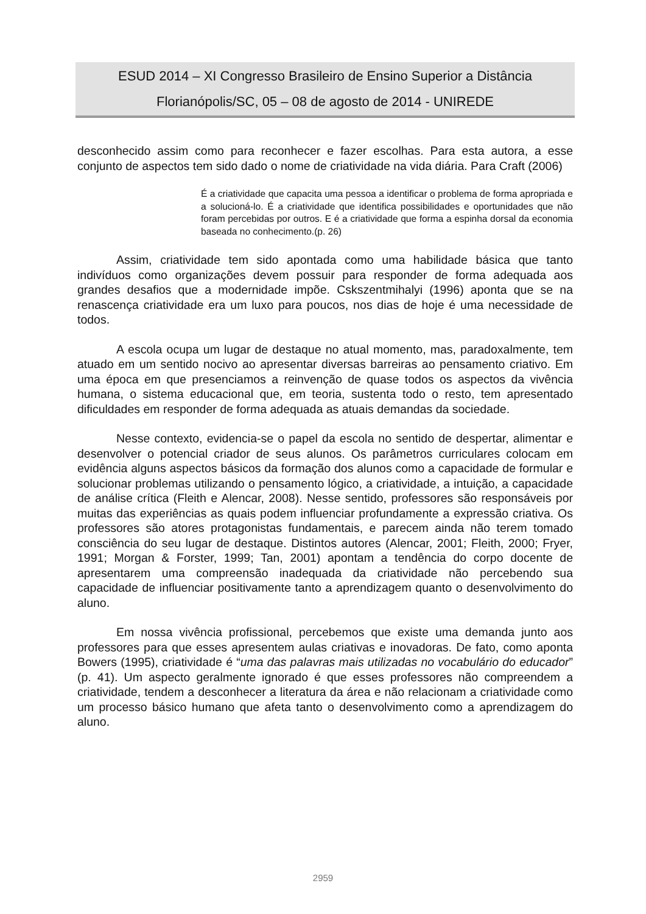ESUD 2014 – XI Congresso Brasileiro de Ensino Superior a Distância
Florianópolis/SC, 05 – 08 de agosto de 2014 - UNIREDE
desconhecido assim como para reconhecer e fazer escolhas. Para esta autora, a esse conjunto de aspectos tem sido dado o nome de criatividade na vida diária. Para Craft (2006)
É a criatividade que capacita uma pessoa a identificar o problema de forma apropriada e a solucioná-lo. É a criatividade que identifica possibilidades e oportunidades que não foram percebidas por outros. E é a criatividade que forma a espinha dorsal da economia baseada no conhecimento.(p. 26)
Assim, criatividade tem sido apontada como uma habilidade básica que tanto indivíduos como organizações devem possuir para responder de forma adequada aos grandes desafios que a modernidade impõe. Cskszentmihalyi (1996) aponta que se na renascença criatividade era um luxo para poucos, nos dias de hoje é uma necessidade de todos.
A escola ocupa um lugar de destaque no atual momento, mas, paradoxalmente, tem atuado em um sentido nocivo ao apresentar diversas barreiras ao pensamento criativo. Em uma época em que presenciamos a reinvenção de quase todos os aspectos da vivência humana, o sistema educacional que, em teoria, sustenta todo o resto, tem apresentado dificuldades em responder de forma adequada as atuais demandas da sociedade.
Nesse contexto, evidencia-se o papel da escola no sentido de despertar, alimentar e desenvolver o potencial criador de seus alunos. Os parâmetros curriculares colocam em evidência alguns aspectos básicos da formação dos alunos como a capacidade de formular e solucionar problemas utilizando o pensamento lógico, a criatividade, a intuição, a capacidade de análise crítica (Fleith e Alencar, 2008). Nesse sentido, professores são responsáveis por muitas das experiências as quais podem influenciar profundamente a expressão criativa. Os professores são atores protagonistas fundamentais, e parecem ainda não terem tomado consciência do seu lugar de destaque. Distintos autores (Alencar, 2001; Fleith, 2000; Fryer, 1991; Morgan & Forster, 1999; Tan, 2001) apontam a tendência do corpo docente de apresentarem uma compreensão inadequada da criatividade não percebendo sua capacidade de influenciar positivamente tanto a aprendizagem quanto o desenvolvimento do aluno.
Em nossa vivência profissional, percebemos que existe uma demanda junto aos professores para que esses apresentem aulas criativas e inovadoras. De fato, como aponta Bowers (1995), criatividade é “uma das palavras mais utilizadas no vocabulário do educador” (p. 41). Um aspecto geralmente ignorado é que esses professores não compreendem a criatividade, tendem a desconhecer a literatura da área e não relacionam a criatividade como um processo básico humano que afeta tanto o desenvolvimento como a aprendizagem do aluno.
2959